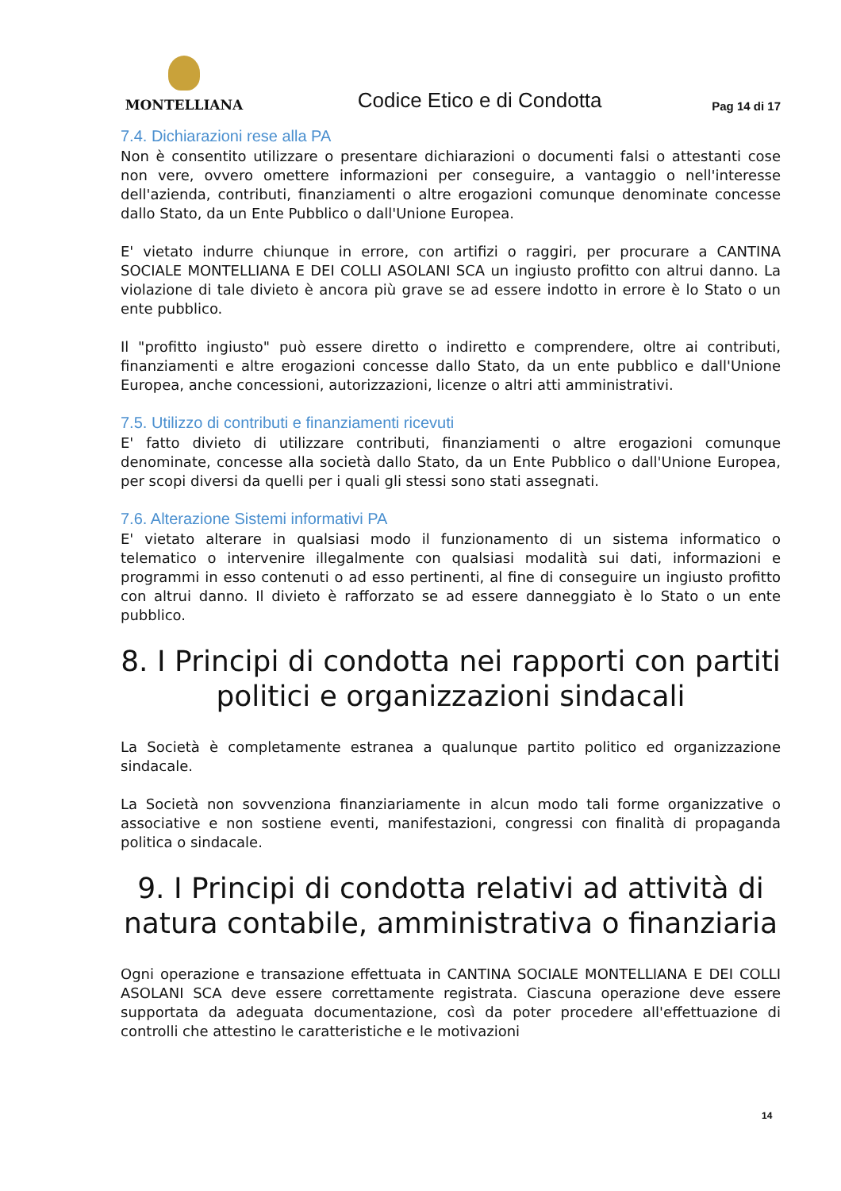MONTELLIANA
Codice Etico e di Condotta
Pag 14 di 17
7.4. Dichiarazioni rese alla PA
Non è consentito utilizzare o presentare dichiarazioni o documenti falsi o attestanti cose non vere, ovvero omettere informazioni per conseguire, a vantaggio o nell'interesse dell'azienda, contributi, finanziamenti o altre erogazioni comunque denominate concesse dallo Stato, da un Ente Pubblico o dall'Unione Europea.
E' vietato indurre chiunque in errore, con artifizi o raggiri, per procurare a CANTINA SOCIALE MONTELLIANA E DEI COLLI ASOLANI SCA un ingiusto profitto con altrui danno. La violazione di tale divieto è ancora più grave se ad essere indotto in errore è lo Stato o un ente pubblico.
Il "profitto ingiusto" può essere diretto o indiretto e comprendere, oltre ai contributi, finanziamenti e altre erogazioni concesse dallo Stato, da un ente pubblico e dall'Unione Europea, anche concessioni, autorizzazioni, licenze o altri atti amministrativi.
7.5. Utilizzo di contributi e finanziamenti ricevuti
E' fatto divieto di utilizzare contributi, finanziamenti o altre erogazioni comunque denominate, concesse alla società dallo Stato, da un Ente Pubblico o dall'Unione Europea, per scopi diversi da quelli per i quali gli stessi sono stati assegnati.
7.6. Alterazione Sistemi informativi PA
E' vietato alterare in qualsiasi modo il funzionamento di un sistema informatico o telematico o intervenire illegalmente con qualsiasi modalità sui dati, informazioni e programmi in esso contenuti o ad esso pertinenti, al fine di conseguire un ingiusto profitto con altrui danno. Il divieto è rafforzato se ad essere danneggiato è lo Stato o un ente pubblico.
8. I Principi di condotta nei rapporti con partiti politici e organizzazioni sindacali
La Società è completamente estranea a qualunque partito politico ed organizzazione sindacale.
La Società non sovvenziona finanziariamente in alcun modo tali forme organizzative o associative e non sostiene eventi, manifestazioni, congressi con finalità di propaganda politica o sindacale.
9. I Principi di condotta relativi ad attività di natura contabile, amministrativa o finanziaria
Ogni operazione e transazione effettuata in CANTINA SOCIALE MONTELLIANA E DEI COLLI ASOLANI SCA deve essere correttamente registrata. Ciascuna operazione deve essere supportata da adeguata documentazione, così da poter procedere all'effettuazione di controlli che attestino le caratteristiche e le motivazioni
14